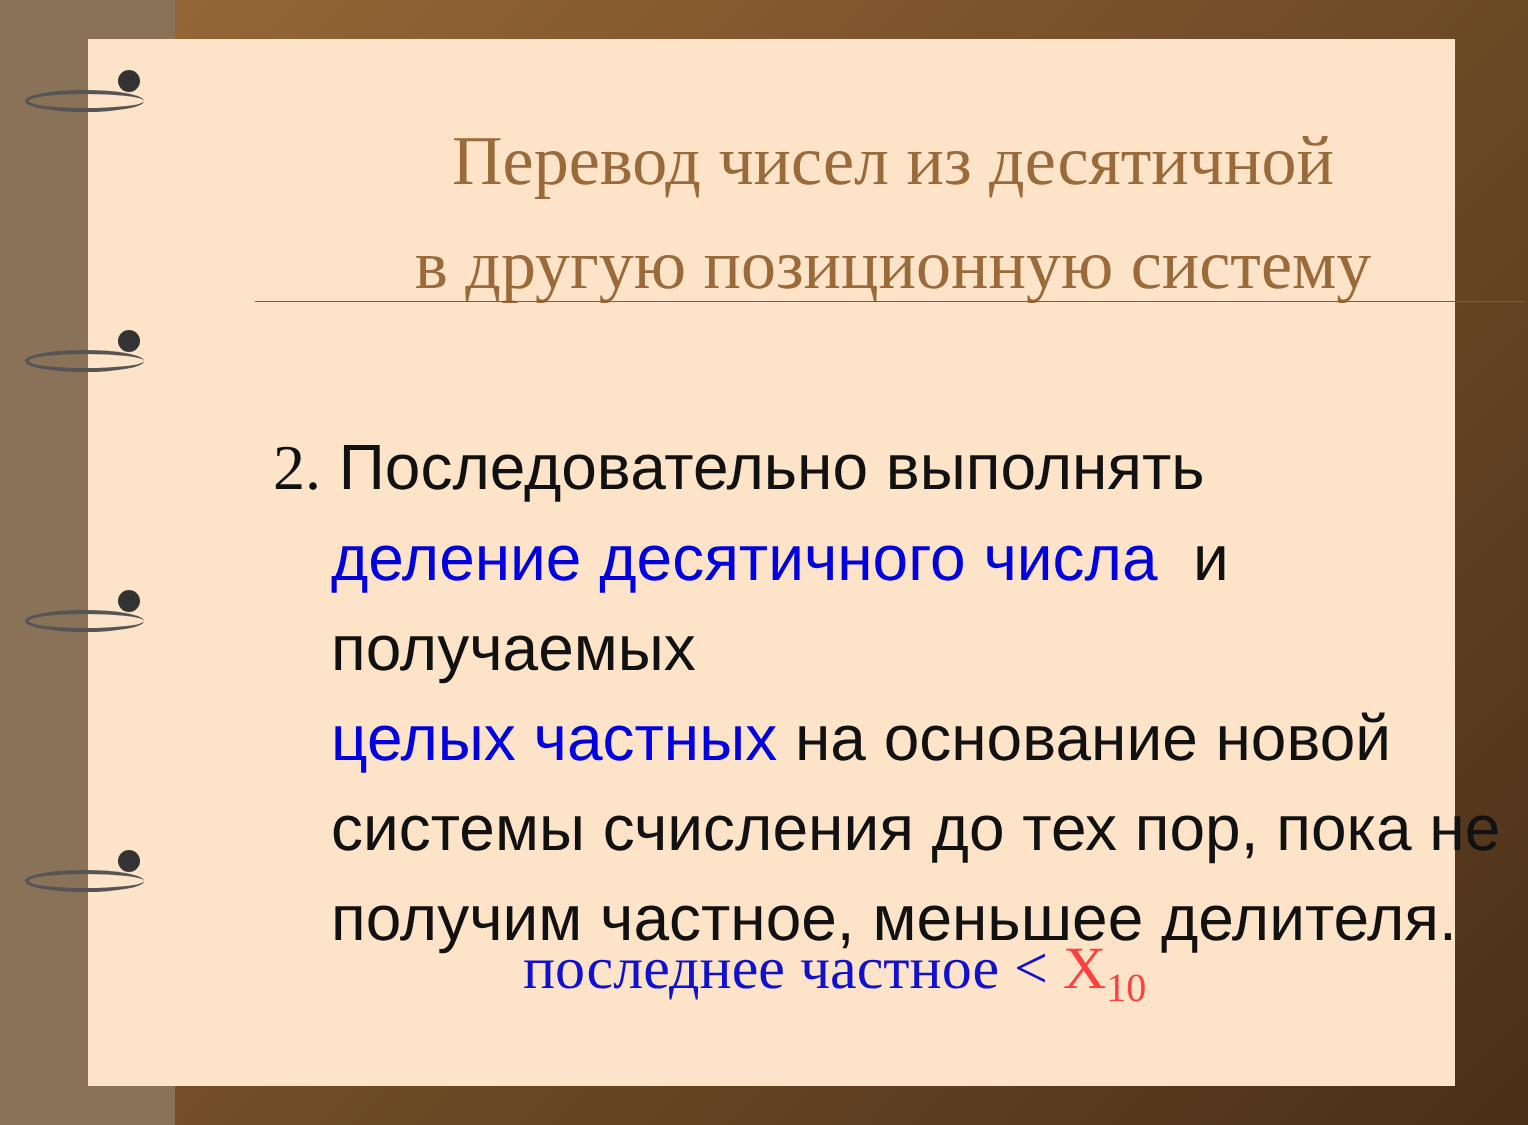Перевод чисел из десятичной
в другую позиционную систему
2. Последовательно выполнять
деление десятичного числа и получаемых
целых частных на основание новой системы счисления до тех пор, пока не получим частное, меньшее делителя.
последнее частное < X<sub>10</sub>